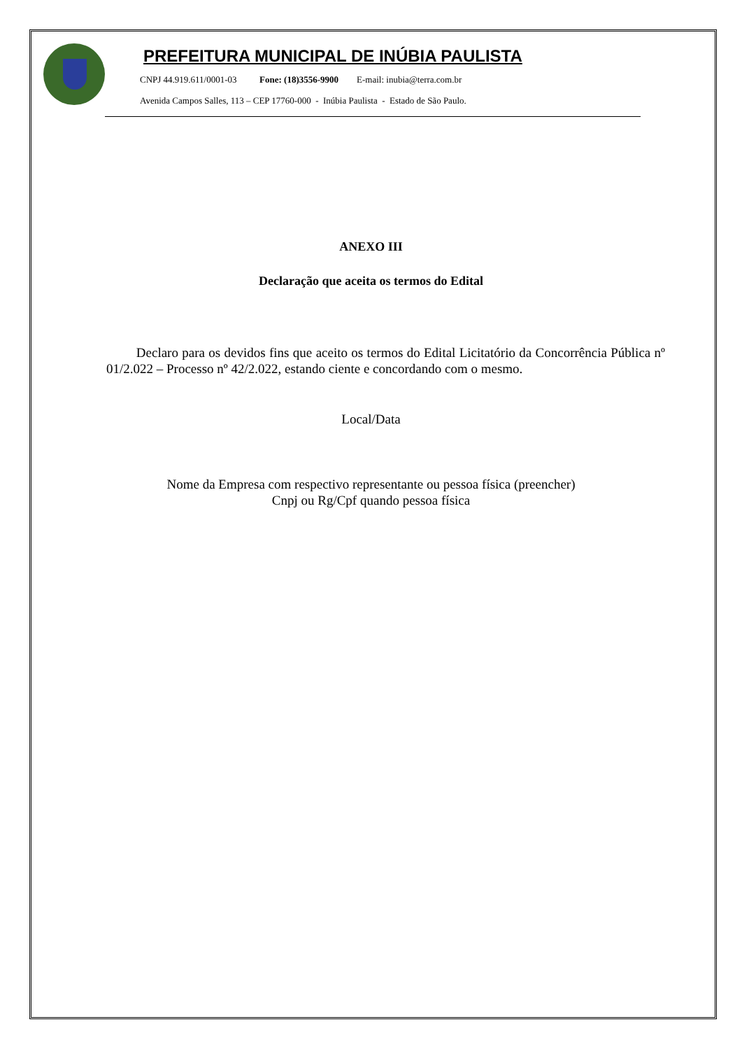PREFEITURA MUNICIPAL DE INÚBIA PAULISTA
CNPJ 44.919.611/0001-03 Fone: (18)3556-9900 E-mail: inubia@terra.com.br
Avenida Campos Salles, 113 – CEP 17760-000 - Inúbia Paulista - Estado de São Paulo.
ANEXO III
Declaração que aceita os termos do Edital
Declaro para os devidos fins que aceito os termos do Edital Licitatório da Concorrência Pública nº 01/2.022 – Processo nº 42/2.022, estando ciente e concordando com o mesmo.
Local/Data
Nome da Empresa com respectivo representante ou pessoa física (preencher)
Cnpj ou Rg/Cpf quando pessoa física